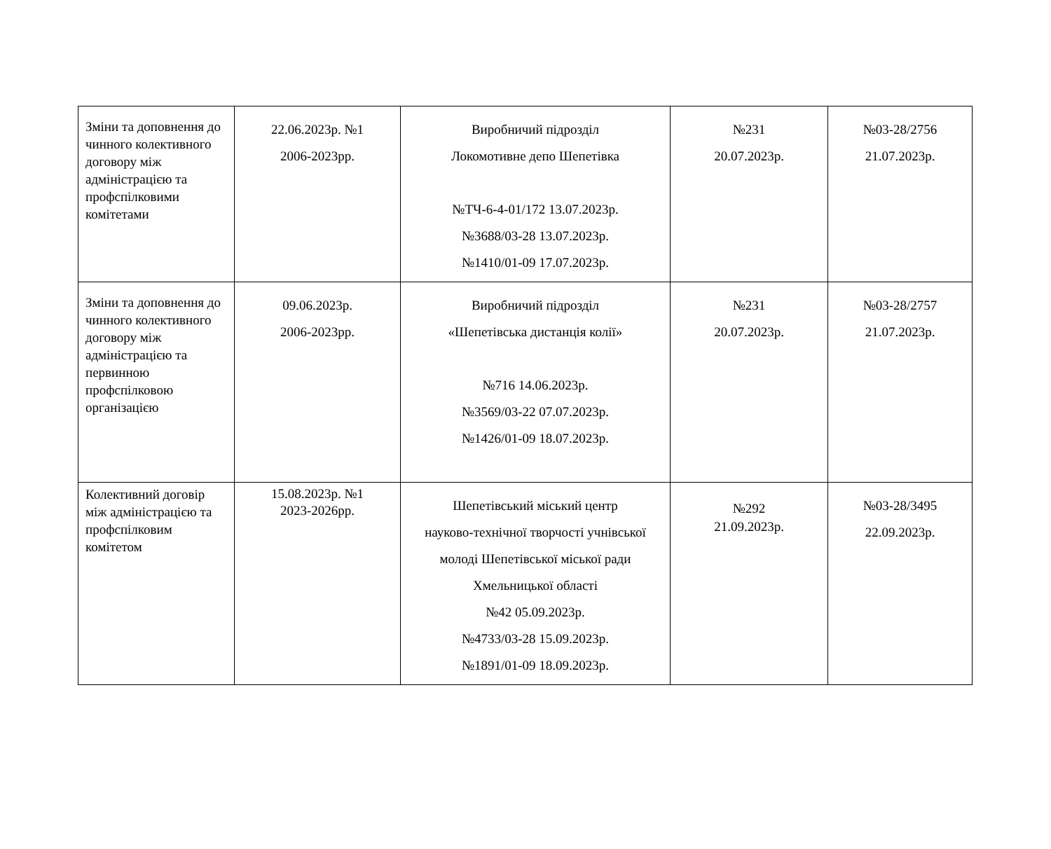| Зміни та доповнення до чинного колективного договору між адміністрацією та профспілковими комітетами | 22.06.2023р. №1 2006-2023рр. | Виробничий підрозділ Локомотивне депо Шепетівка №ТЧ-6-4-01/172 13.07.2023р. №3688/03-28 13.07.2023р. №1410/01-09 17.07.2023р. | №231 20.07.2023р. | №03-28/2756 21.07.2023р. |
| Зміни та доповнення до чинного колективного договору між адміністрацією та первинною профспілковою організацією | 09.06.2023р. 2006-2023рр. | Виробничий підрозділ «Шепетівська дистанція колії» №716 14.06.2023р. №3569/03-22 07.07.2023р. №1426/01-09 18.07.2023р. | №231 20.07.2023р. | №03-28/2757 21.07.2023р. |
| Колективний договір між адміністрацією та профспілковим комітетом | 15.08.2023р. №1 2023-2026рр. | Шепетівський міський центр науково-технічної творчості учнівської молоді Шепетівської міської ради Хмельницької області №42 05.09.2023р. №4733/03-28 15.09.2023р. №1891/01-09 18.09.2023р. | №292 21.09.2023р. | №03-28/3495 22.09.2023р. |